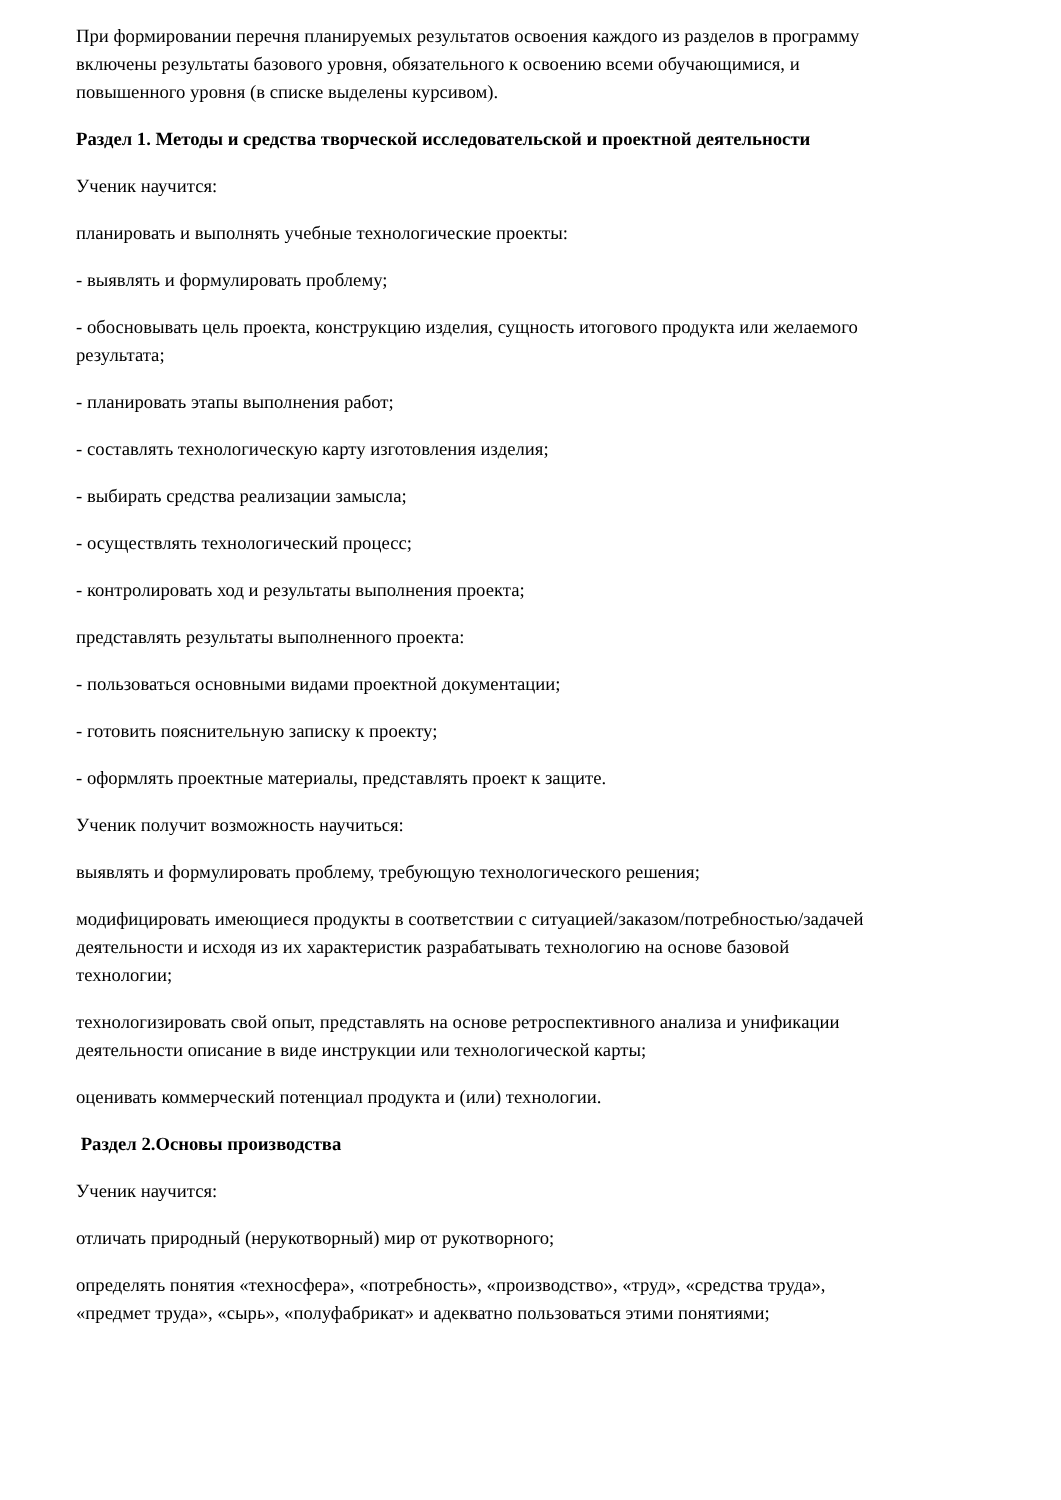При формировании перечня планируемых результатов освоения каждого из разделов в программу включены результаты базового уровня, обязательного к освоению всеми обучающимися, и повышенного уровня (в списке выделены курсивом).
Раздел 1. Методы и средства творческой исследовательской и проектной деятельности
Ученик научится:
планировать и выполнять учебные технологические проекты:
- выявлять и формулировать проблему;
- обосновывать цель проекта, конструкцию изделия, сущность итогового продукта или желаемого результата;
- планировать этапы выполнения работ;
- составлять технологическую карту изготовления изделия;
- выбирать средства реализации замысла;
- осуществлять технологический процесс;
- контролировать ход и результаты выполнения проекта;
представлять результаты выполненного проекта:
- пользоваться основными видами проектной документации;
- готовить пояснительную записку к проекту;
- оформлять проектные материалы, представлять проект к защите.
Ученик получит возможность научиться:
выявлять и формулировать проблему, требующую технологического решения;
модифицировать имеющиеся продукты в соответствии с ситуацией/заказом/потребностью/задачей деятельности и исходя из их характеристик разрабатывать технологию на основе базовой технологии;
технологизировать свой опыт, представлять на основе ретроспективного анализа и унификации деятельности описание в виде инструкции или технологической карты;
оценивать коммерческий потенциал продукта и (или) технологии.
Раздел 2.Основы производства
Ученик научится:
отличать природный (нерукотворный) мир от рукотворного;
определять понятия «техносфера», «потребность», «производство», «труд», «средства труда», «предмет труда», «сырь», «полуфабрикат» и адекватно пользоваться этими понятиями;